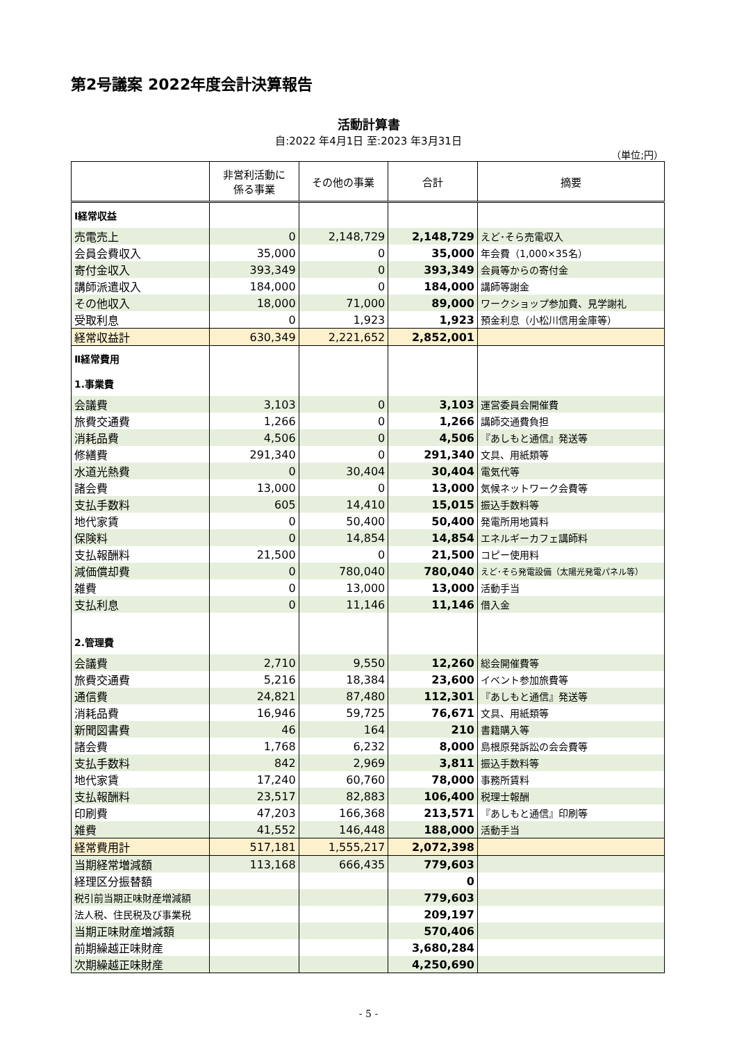第2号議案 2022年度会計決算報告
活動計算書
自:2022 年4月1日 至:2023 年3月31日
（単位;円）
| | 非営利活動に 係る事業 | その他の事業 | 合計 | 摘要 |
| --- | --- | --- | --- | --- |
| Ⅰ経常収益 | | | | |
| 売電売上 | 0 | 2,148,729 | 2,148,729 | えど･そら売電収入 |
| 会員会費収入 | 35,000 | 0 | 35,000 | 年会費（1,000×35名） |
| 寄付金収入 | 393,349 | 0 | 393,349 | 会員等からの寄付金 |
| 講師派遣収入 | 184,000 | 0 | 184,000 | 講師等謝金 |
| その他収入 | 18,000 | 71,000 | 89,000 | ワークショップ参加費、見学謝礼 |
| 受取利息 | 0 | 1,923 | 1,923 | 預金利息（小松川信用金庫等） |
| 経常収益計 | 630,349 | 2,221,652 | 2,852,001 | |
| Ⅱ経常費用 | | | | |
| 1.事業費 | | | | |
| 会議費 | 3,103 | 0 | 3,103 | 運営委員会開催費 |
| 旅費交通費 | 1,266 | 0 | 1,266 | 講師交通費負担 |
| 消耗品費 | 4,506 | 0 | 4,506 | 『あしもと通信』発送等 |
| 修繕費 | 291,340 | 0 | 291,340 | 文具、用紙類等 |
| 水道光熱費 | 0 | 30,404 | 30,404 | 電気代等 |
| 諸会費 | 13,000 | 0 | 13,000 | 気候ネットワーク会費等 |
| 支払手数料 | 605 | 14,410 | 15,015 | 振込手数料等 |
| 地代家賃 | 0 | 50,400 | 50,400 | 発電所用地賃料 |
| 保険料 | 0 | 14,854 | 14,854 | エネルギーカフェ講師料 |
| 支払報酬料 | 21,500 | 0 | 21,500 | コピー使用料 |
| 減価償却費 | 0 | 780,040 | 780,040 | えど･そら発電設備（太陽光発電パネル等） |
| 雑費 | 0 | 13,000 | 13,000 | 活動手当 |
| 支払利息 | 0 | 11,146 | 11,146 | 借入金 |
| 2.管理費 | | | | |
| 会議費 | 2,710 | 9,550 | 12,260 | 総会開催費等 |
| 旅費交通費 | 5,216 | 18,384 | 23,600 | イベント参加旅費等 |
| 通信費 | 24,821 | 87,480 | 112,301 | 『あしもと通信』発送等 |
| 消耗品費 | 16,946 | 59,725 | 76,671 | 文具、用紙類等 |
| 新聞図書費 | 46 | 164 | 210 | 書籍購入等 |
| 諸会費 | 1,768 | 6,232 | 8,000 | 島根原発訴訟の会会費等 |
| 支払手数料 | 842 | 2,969 | 3,811 | 振込手数料等 |
| 地代家賃 | 17,240 | 60,760 | 78,000 | 事務所賃料 |
| 支払報酬料 | 23,517 | 82,883 | 106,400 | 税理士報酬 |
| 印刷費 | 47,203 | 166,368 | 213,571 | 『あしもと通信』印刷等 |
| 雑費 | 41,552 | 146,448 | 188,000 | 活動手当 |
| 経常費用計 | 517,181 | 1,555,217 | 2,072,398 | |
| 当期経常増減額 | 113,168 | 666,435 | 779,603 | |
| 経理区分振替額 | | | 0 | |
| 税引前当期正味財産増減額 | | | 779,603 | |
| 法人税、住民税及び事業税 | | | 209,197 | |
| 当期正味財産増減額 | | | 570,406 | |
| 前期繰越正味財産 | | | 3,680,284 | |
| 次期繰越正味財産 | | | 4,250,690 | |
- 5 -